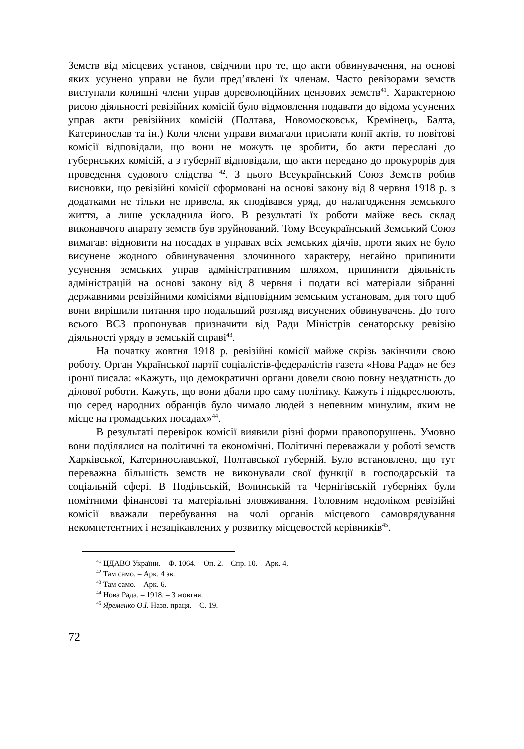Земств від місцевих установ, свідчили про те, що акти обвинувачення, на основі яких усунено управи не були пред’явлені їх членам. Часто ревізорами земств виступали колишні члени управ дореволюційних цензових земств<sup>41</sup>. Характерною рисою діяльності ревізійних комісій було відмовлення подавати до відома усунених управ акти ревізійних комісій (Полтава, Новомосковськ, Кремінець, Балта, Катеринослав та ін.) Коли члени управи вимагали прислати копії актів, то повітові комісії відповідали, що вони не можуть це зробити, бо акти переслані до губернських комісій, а з губернії відповідали, що акти передано до прокурорів для проведення судового слідства <sup>42</sup>. З цього Всеукраїнський Союз Земств робив висновки, що ревізійні комісії сформовані на основі закону від 8 червня 1918 р. з додатками не тільки не привела, як сподівався уряд, до налагодження земського життя, а лише ускладнила його. В результаті їх роботи майже весь склад виконавчого апарату земств був зруйнований. Тому Всеукраїнський Земський Союз вимагав: відновити на посадах в управах всіх земських діячів, проти яких не було висунене жодного обвинувачення злочинного характеру, негайно припинити усунення земських управ адміністративним шляхом, припинити діяльність адміністрацій на основі закону від 8 червня і подати всі матеріали зібранні державними ревізійними комісіями відповідним земським установам, для того щоб вони вирішили питання про подальший розгляд висунених обвинувачень. До того всього ВСЗ пропонував призначити від Ради Міністрів сенаторську ревізію діяльності уряду в земській справі<sup>43</sup>.
На початку жовтня 1918 р. ревізійні комісії майже скрізь закінчили свою роботу. Орган Української партії соціалістів-федералістів газета «Нова Рада» не без іронії писала: «Кажуть, що демократичні органи довели свою повну нездатність до ділової роботи. Кажуть, що вони дбали про саму політику. Кажуть і підкреслюють, що серед народних обранців було чимало людей з непевним минулим, яким не місце на громадських посадах»<sup>44</sup>.
В результаті перевірок комісії виявили різні форми правопорушень. Умовно вони поділялися на політичні та економічні. Політичні переважали у роботі земств Харківської, Катеринославської, Полтавської губерній. Було встановлено, що тут переважна більшість земств не виконували свої функції в господарській та соціальній сфері. В Подільській, Волинській та Чернігівській губерніях були помітними фінансові та матеріальні зловживання. Головним недоліком ревізійні комісії вважали перебування на чолі органів місцевого самоврядування некомпетентних і незацікавлених у розвитку місцевостей керівників<sup>45</sup>.
<sup>41</sup> ЦДАВО України. – Ф. 1064. – Оп. 2. – Спр. 10. – Арк. 4.
<sup>42</sup> Там само. – Арк. 4 зв.
<sup>43</sup> Там само. – Арк. 6.
<sup>44</sup> Нова Рада. – 1918. – 3 жовтня.
<sup>45</sup> Яременко О.І. Назв. праця. – С. 19.
72